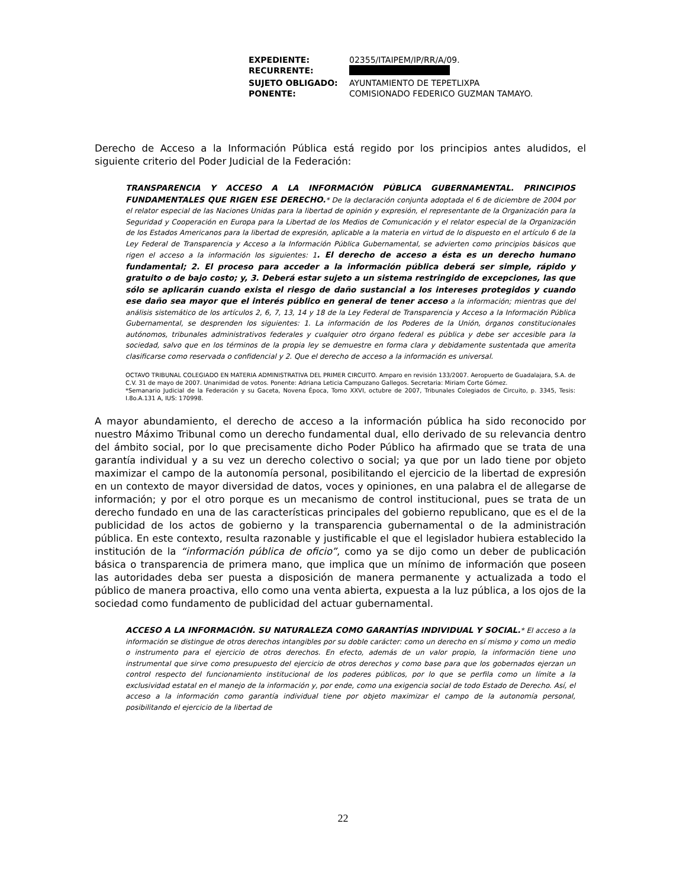| EXPEDIENTE: | 02355/ITAIPEM/IP/RR/A/09. |
| RECURRENTE: | |
| SUJETO OBLIGADO: | AYUNTAMIENTO DE TEPETLIXPA |
| PONENTE: | COMISIONADO FEDERICO GUZMAN TAMAYO. |
Derecho de Acceso a la Información Pública está regido por los principios antes aludidos, el siguiente criterio del Poder Judicial de la Federación:
TRANSPARENCIA Y ACCESO A LA INFORMACIÓN PÚBLICA GUBERNAMENTAL. PRINCIPIOS FUNDAMENTALES QUE RIGEN ESE DERECHO.* De la declaración conjunta adoptada el 6 de diciembre de 2004 por el relator especial de las Naciones Unidas para la libertad de opinión y expresión, el representante de la Organización para la Seguridad y Cooperación en Europa para la Libertad de los Medios de Comunicación y el relator especial de la Organización de los Estados Americanos para la libertad de expresión, aplicable a la materia en virtud de lo dispuesto en el artículo 6 de la Ley Federal de Transparencia y Acceso a la Información Pública Gubernamental, se advierten como principios básicos que rigen el acceso a la información los siguientes: 1. El derecho de acceso a ésta es un derecho humano fundamental; 2. El proceso para acceder a la información pública deberá ser simple, rápido y gratuito o de bajo costo; y, 3. Deberá estar sujeto a un sistema restringido de excepciones, las que sólo se aplicarán cuando exista el riesgo de daño sustancial a los intereses protegidos y cuando ese daño sea mayor que el interés público en general de tener acceso a la información; mientras que del análisis sistemático de los artículos 2, 6, 7, 13, 14 y 18 de la Ley Federal de Transparencia y Acceso a la Información Pública Gubernamental, se desprenden los siguientes: 1. La información de los Poderes de la Unión, órganos constitucionales autónomos, tribunales administrativos federales y cualquier otro órgano federal es pública y debe ser accesible para la sociedad, salvo que en los términos de la propia ley se demuestre en forma clara y debidamente sustentada que amerita clasificarse como reservada o confidencial y 2. Que el derecho de acceso a la información es universal.
OCTAVO TRIBUNAL COLEGIADO EN MATERIA ADMINISTRATIVA DEL PRIMER CIRCUITO. Amparo en revisión 133/2007. Aeropuerto de Guadalajara, S.A. de C.V. 31 de mayo de 2007. Unanimidad de votos. Ponente: Adriana Leticia Campuzano Gallegos. Secretaria: Miriam Corte Gómez.
*Semanario Judicial de la Federación y su Gaceta, Novena Época, Tomo XXVI, octubre de 2007, Tribunales Colegiados de Circuito, p. 3345, Tesis: I.8o.A.131 A, IUS: 170998.
A mayor abundamiento, el derecho de acceso a la información pública ha sido reconocido por nuestro Máximo Tribunal como un derecho fundamental dual, ello derivado de su relevancia dentro del ámbito social, por lo que precisamente dicho Poder Público ha afirmado que se trata de una garantía individual y a su vez un derecho colectivo o social; ya que por un lado tiene por objeto maximizar el campo de la autonomía personal, posibilitando el ejercicio de la libertad de expresión en un contexto de mayor diversidad de datos, voces y opiniones, en una palabra el de allegarse de información; y por el otro porque es un mecanismo de control institucional, pues se trata de un derecho fundado en una de las características principales del gobierno republicano, que es el de la publicidad de los actos de gobierno y la transparencia gubernamental o de la administración pública. En este contexto, resulta razonable y justificable el que el legislador hubiera establecido la institución de la “información pública de oficio”, como ya se dijo como un deber de publicación básica o transparencia de primera mano, que implica que un mínimo de información que poseen las autoridades deba ser puesta a disposición de manera permanente y actualizada a todo el público de manera proactiva, ello como una venta abierta, expuesta a la luz pública, a los ojos de la sociedad como fundamento de publicidad del actuar gubernamental.
ACCESO A LA INFORMACIÓN. SU NATURALEZA COMO GARANTÍAS INDIVIDUAL Y SOCIAL.* El acceso a la información se distingue de otros derechos intangibles por su doble carácter: como un derecho en sí mismo y como un medio o instrumento para el ejercicio de otros derechos. En efecto, además de un valor propio, la información tiene uno instrumental que sirve como presupuesto del ejercicio de otros derechos y como base para que los gobernados ejerzan un control respecto del funcionamiento institucional de los poderes públicos, por lo que se perfila como un límite a la exclusividad estatal en el manejo de la información y, por ende, como una exigencia social de todo Estado de Derecho. Así, el acceso a la información como garantía individual tiene por objeto maximizar el campo de la autonomía personal, posibilitando el ejercicio de la libertad de
22